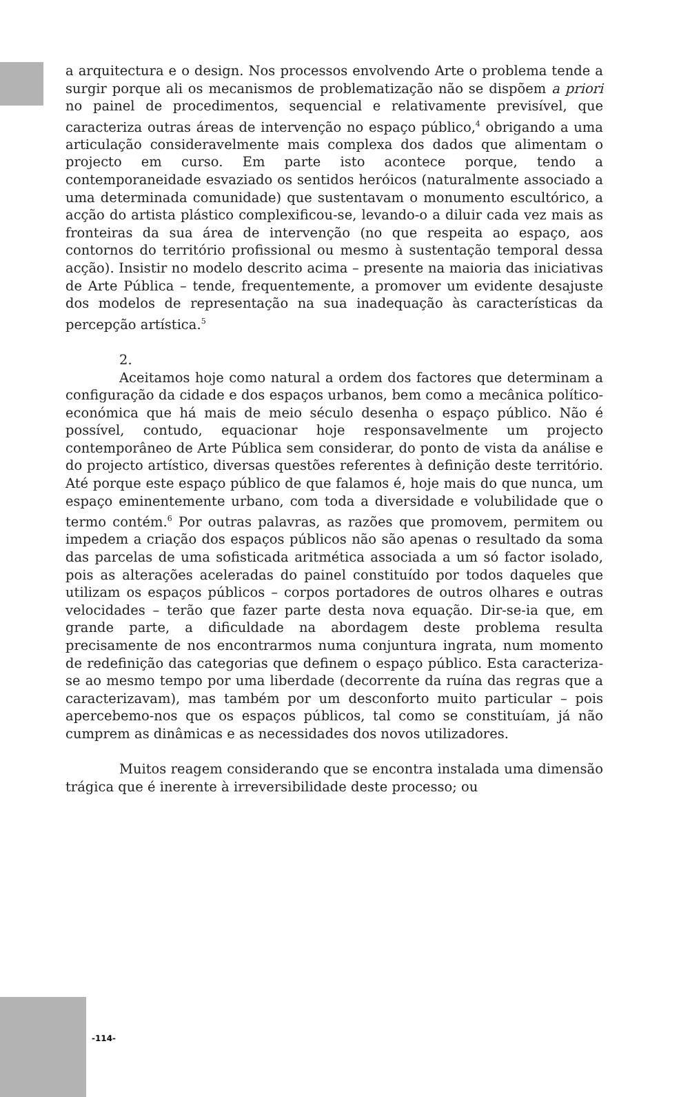a arquitectura e o design. Nos processos envolvendo Arte o problema tende a surgir porque ali os mecanismos de problematização não se dispõem a priori no painel de procedimentos, sequencial e relativamente previsível, que caracteriza outras áreas de intervenção no espaço público,<sup>4</sup> obrigando a uma articulação consideravelmente mais complexa dos dados que alimentam o projecto em curso. Em parte isto acontece porque, tendo a contemporaneidade esvaziado os sentidos heróicos (naturalmente associado a uma determinada comunidade) que sustentavam o monumento escultórico, a acção do artista plástico complexificou-se, levando-o a diluir cada vez mais as fronteiras da sua área de intervenção (no que respeita ao espaço, aos contornos do território profissional ou mesmo à sustentação temporal dessa acção). Insistir no modelo descrito acima – presente na maioria das iniciativas de Arte Pública – tende, frequentemente, a promover um evidente desajuste dos modelos de representação na sua inadequação às características da percepção artística.<sup>5</sup>
2.
Aceitamos hoje como natural a ordem dos factores que determinam a configuração da cidade e dos espaços urbanos, bem como a mecânica político-económica que há mais de meio século desenha o espaço público. Não é possível, contudo, equacionar hoje responsavelmente um projecto contemporâneo de Arte Pública sem considerar, do ponto de vista da análise e do projecto artístico, diversas questões referentes à definição deste território. Até porque este espaço público de que falamos é, hoje mais do que nunca, um espaço eminentemente urbano, com toda a diversidade e volubilidade que o termo contém.<sup>6</sup> Por outras palavras, as razões que promovem, permitem ou impedem a criação dos espaços públicos não são apenas o resultado da soma das parcelas de uma sofisticada aritmética associada a um só factor isolado, pois as alterações aceleradas do painel constituído por todos daqueles que utilizam os espaços públicos – corpos portadores de outros olhares e outras velocidades – terão que fazer parte desta nova equação. Dir-se-ia que, em grande parte, a dificuldade na abordagem deste problema resulta precisamente de nos encontrarmos numa conjuntura ingrata, num momento de redefinição das categorias que definem o espaço público. Esta caracteriza-se ao mesmo tempo por uma liberdade (decorrente da ruína das regras que a caracterizavam), mas também por um desconforto muito particular – pois apercebemo-nos que os espaços públicos, tal como se constituíam, já não cumprem as dinâmicas e as necessidades dos novos utilizadores.
Muitos reagem considerando que se encontra instalada uma dimensão trágica que é inerente à irreversibilidade deste processo; ou
-114-